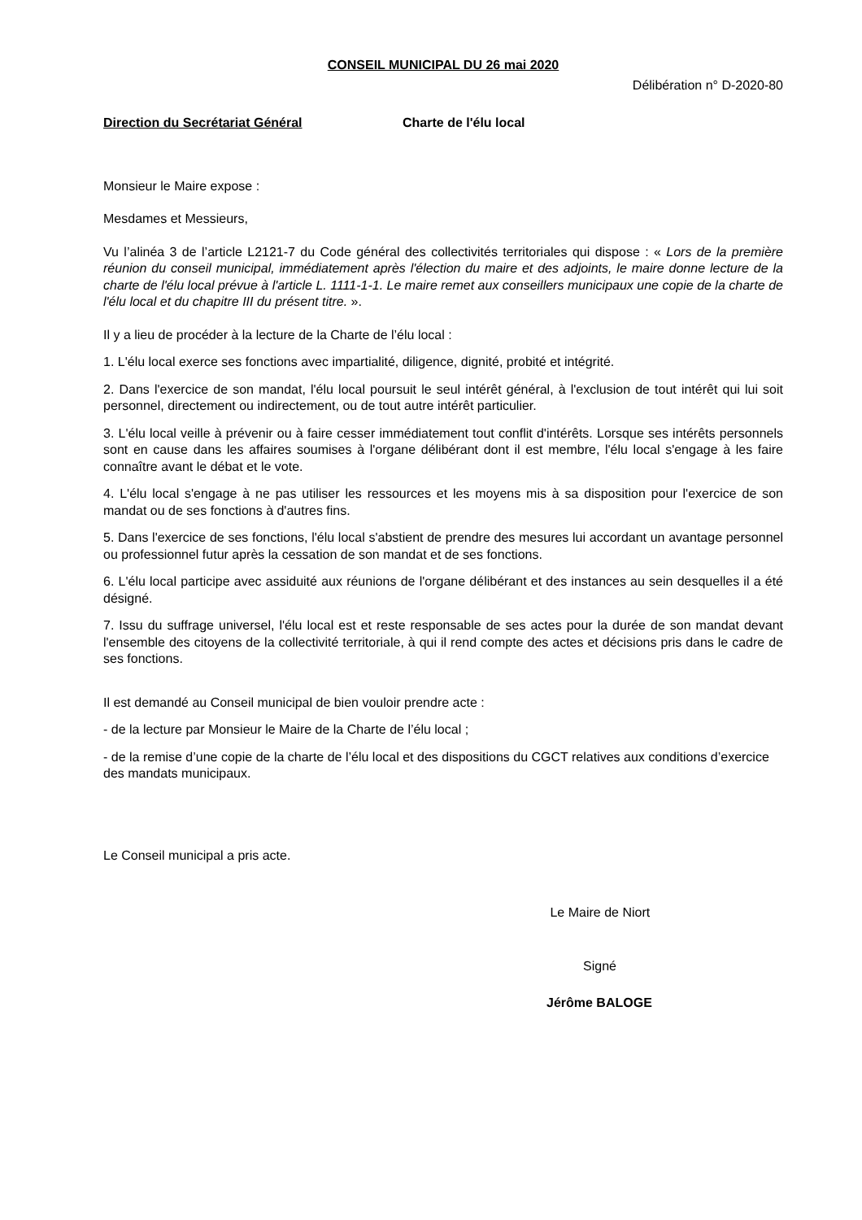CONSEIL MUNICIPAL DU 26 mai 2020
Délibération n° D-2020-80
Direction du Secrétariat Général Charte de l'élu local
Monsieur le Maire expose :
Mesdames et Messieurs,
Vu l’alinéa 3 de l’article L2121-7 du Code général des collectivités territoriales qui dispose : « Lors de la première réunion du conseil municipal, immédiatement après l'élection du maire et des adjoints, le maire donne lecture de la charte de l'élu local prévue à l'article L. 1111-1-1. Le maire remet aux conseillers municipaux une copie de la charte de l'élu local et du chapitre III du présent titre. ».
Il y a lieu de procéder à la lecture de la Charte de l’élu local :
1. L'élu local exerce ses fonctions avec impartialité, diligence, dignité, probité et intégrité.
2. Dans l'exercice de son mandat, l'élu local poursuit le seul intérêt général, à l'exclusion de tout intérêt qui lui soit personnel, directement ou indirectement, ou de tout autre intérêt particulier.
3. L'élu local veille à prévenir ou à faire cesser immédiatement tout conflit d'intérêts. Lorsque ses intérêts personnels sont en cause dans les affaires soumises à l'organe délibérant dont il est membre, l'élu local s'engage à les faire connaître avant le débat et le vote.
4. L'élu local s'engage à ne pas utiliser les ressources et les moyens mis à sa disposition pour l'exercice de son mandat ou de ses fonctions à d'autres fins.
5. Dans l'exercice de ses fonctions, l'élu local s'abstient de prendre des mesures lui accordant un avantage personnel ou professionnel futur après la cessation de son mandat et de ses fonctions.
6. L'élu local participe avec assiduité aux réunions de l'organe délibérant et des instances au sein desquelles il a été désigné.
7. Issu du suffrage universel, l'élu local est et reste responsable de ses actes pour la durée de son mandat devant l'ensemble des citoyens de la collectivité territoriale, à qui il rend compte des actes et décisions pris dans le cadre de ses fonctions.
Il est demandé au Conseil municipal de bien vouloir prendre acte :
- de la lecture par Monsieur le Maire de la Charte de l’élu local ;
- de la remise d’une copie de la charte de l’élu local et des dispositions du CGCT relatives aux conditions d’exercice des mandats municipaux.
Le Conseil municipal a pris acte.
Le Maire de Niort
Signé
Jérôme BALOGE